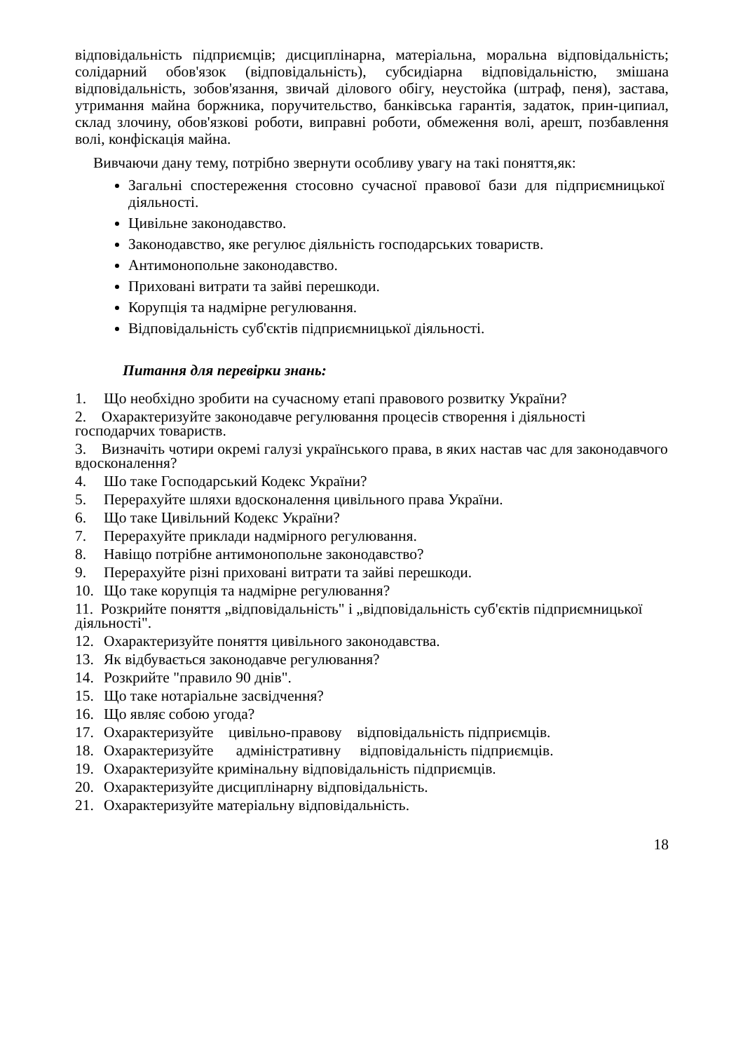відповідальність підприємців; дисциплінарна, матеріальна, моральна відповідальність; солідарний обов'язок (відповідальність), субсидіарна відповідальністю, змішана відповідальність, зобов'язання, звичай ділового обігу, неустойка (штраф, пеня), застава, утримання майна боржника, поручительство, банківська гарантія, задаток, прин-ципиал, склад злочину, обов'язкові роботи, виправні роботи, обмеження волі, арешт, позбавлення волі, конфіскація майна.
Вивчаючи дану тему, потрібно звернути особливу увагу на такі поняття,як:
Загальні спостереження стосовно сучасної правової бази для підприємницької діяльності.
Цивільне законодавство.
Законодавство, яке регулює діяльність господарських товариств.
Антимонопольне законодавство.
Приховані витрати та зайві перешкоди.
Корупція та надмірне регулювання.
Відповідальність суб'єктів підприємницької діяльності.
Питання для перевірки знань:
1. Що необхідно зробити на сучасному етапі правового розвитку України?
2. Охарактеризуйте законодавче регулювання процесів створення і діяльності господарчих товариств.
3. Визначіть чотири окремі галузі українського права, в яких настав час для законодавчого вдосконалення?
4. Шо таке Господарський Кодекс України?
5. Перерахуйте шляхи вдосконалення цивільного права України.
6. Що таке Цивільний Кодекс України?
7. Перерахуйте приклади надмірного регулювання.
8. Навіщо потрібне антимонопольне законодавство?
9. Перерахуйте різні приховані витрати та зайві перешкоди.
10. Що таке корупція та надмірне регулювання?
11. Розкрийте поняття „відповідальність" і „відповідальність суб'єктів підприємницької діяльності".
12. Охарактеризуйте поняття цивільного законодавства.
13. Як відбувається законодавче регулювання?
14. Розкрийте "правило 90 днів".
15. Що таке нотаріальне засвідчення?
16. Що являє собою угода?
17. Охарактеризуйте цивільно-правову відповідальність підприємців.
18. Охарактеризуйте адміністративну відповідальність підприємців.
19. Охарактеризуйте кримінальну відповідальність підприємців.
20. Охарактеризуйте дисциплінарну відповідальність.
21. Охарактеризуйте матеріальну відповідальність.
18